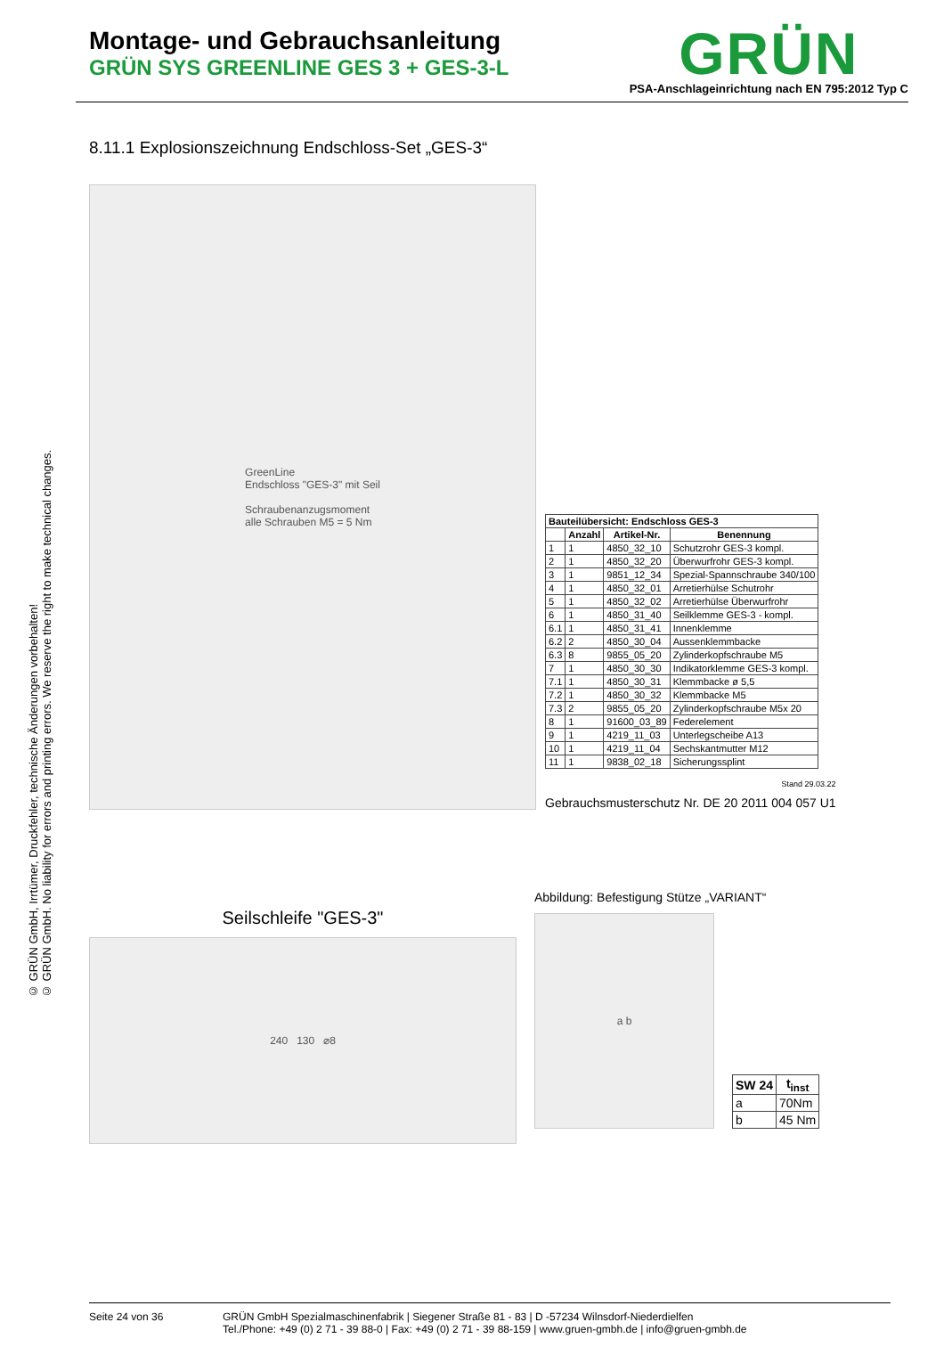Montage- und Gebrauchsanleitung
GRÜN SYS GREENLINE GES 3 + GES-3-L
GRÜN
PSA-Anschlageinrichtung nach EN 795:2012 Typ C
© GRÜN GmbH, Irrtümer, Druckfehler, technische Änderungen vorbehalten!
© GRÜN GmbH. No liability for errors and printing errors. We reserve the right to make technical changes.
8.11.1 Explosionszeichnung Endschloss-Set „GES-3“
GreenLine
Endschloss "GES-3" mit Seil
Schraubenanzugsmoment
alle Schrauben M5 = 5 Nm
| Bauteilübersicht: Endschloss GES-3 | | | |
| --- | --- | --- | --- |
| | Anzahl | Artikel-Nr. | Benennung |
| 1 | 1 | 4850_32_10 | Schutzrohr GES-3 kompl. |
| 2 | 1 | 4850_32_20 | Überwurfrohr GES-3 kompl. |
| 3 | 1 | 9851_12_34 | Spezial-Spannschraube 340/100 |
| 4 | 1 | 4850_32_01 | Arretierhülse Schutrohr |
| 5 | 1 | 4850_32_02 | Arretierhülse Überwurfrohr |
| 6 | 1 | 4850_31_40 | Seilklemme GES-3 - kompl. |
| 6.1 | 1 | 4850_31_41 | Innenklemme |
| 6.2 | 2 | 4850_30_04 | Aussenklemmbacke |
| 6.3 | 8 | 9855_05_20 | Zylinderkopfschraube M5 |
| 7 | 1 | 4850_30_30 | Indikatorklemme GES-3 kompl. |
| 7.1 | 1 | 4850_30_31 | Klemmbacke ø 5,5 |
| 7.2 | 1 | 4850_30_32 | Klemmbacke M5 |
| 7.3 | 2 | 9855_05_20 | Zylinderkopfschraube M5x 20 |
| 8 | 1 | 91600_03_89 | Federelement |
| 9 | 1 | 4219_11_03 | Unterlegscheibe A13 |
| 10 | 1 | 4219_11_04 | Sechskantmutter M12 |
| 11 | 1 | 9838_02_18 | Sicherungssplint |
Stand 29.03.22
Gebrauchsmusterschutz Nr. DE 20 2011 004 057 U1
Seilschleife "GES-3"
240 130 ⌀8
Abbildung: Befestigung Stütze „VARIANT“
a b
| SW 24 | t<sub>inst</sub> |
| --- | --- |
| a | 70Nm |
| b | 45 Nm |
Seite 24 von 36 GRÜN GmbH Spezialmaschinenfabrik | Siegener Straße 81 - 83 | D -57234 Wilnsdorf-Niederdielfen
Tel./Phone: +49 (0) 2 71 - 39 88-0 | Fax: +49 (0) 2 71 - 39 88-159 | www.gruen-gmbh.de | info@gruen-gmbh.de